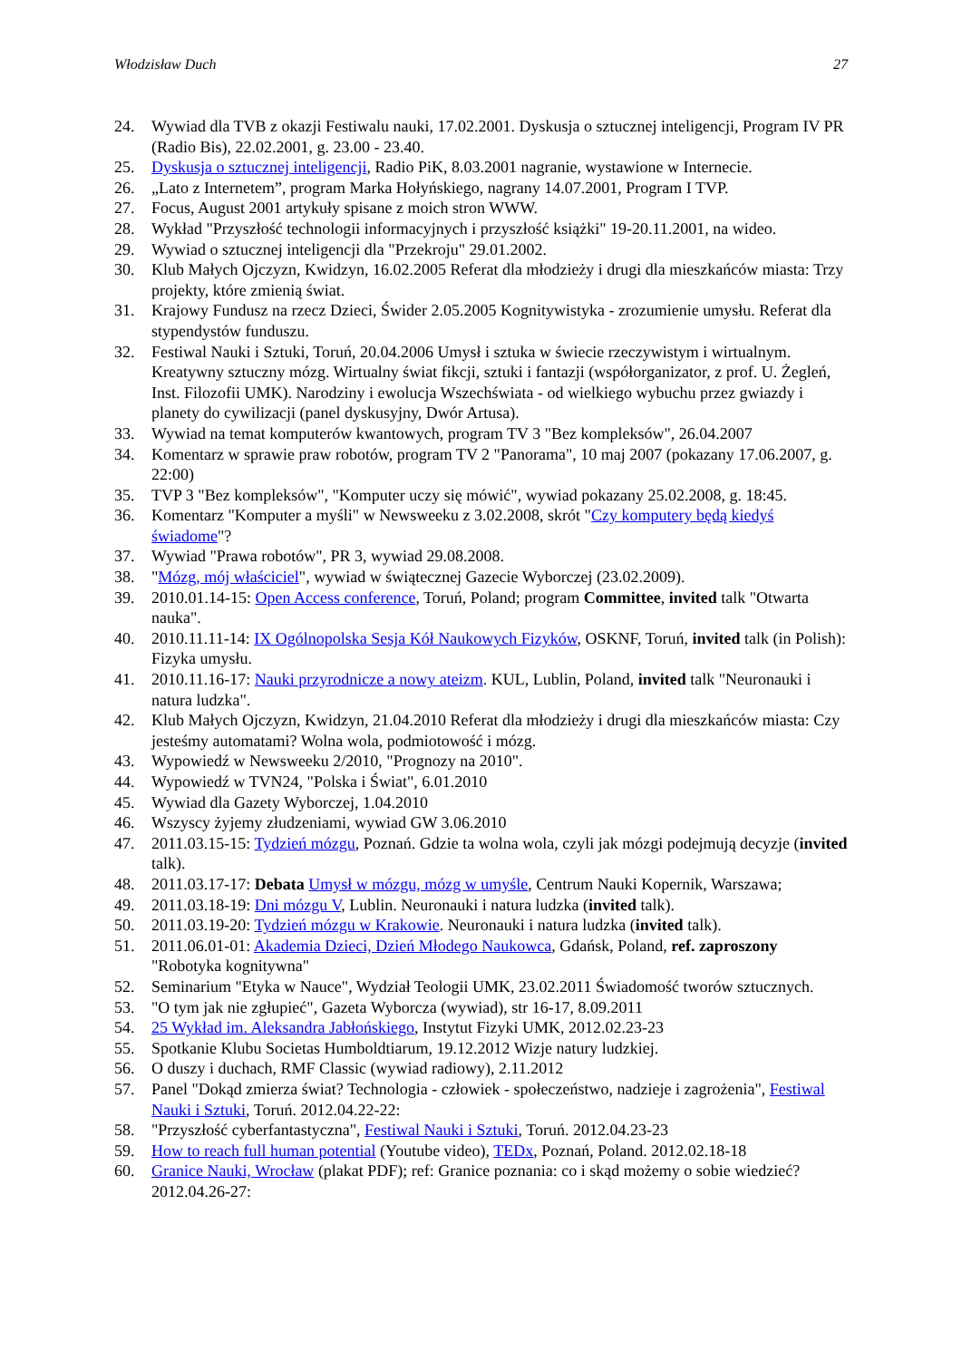Włodzisław Duch 27
24. Wywiad dla TVB z okazji Festiwalu nauki, 17.02.2001. Dyskusja o sztucznej inteligencji, Program IV PR (Radio Bis), 22.02.2001, g. 23.00 - 23.40.
25. Dyskusja o sztucznej inteligencji, Radio PiK, 8.03.2001 nagranie, wystawione w Internecie.
26. „Lato z Internetem”, program Marka Hołyńskiego, nagrany 14.07.2001, Program I TVP.
27. Focus, August 2001 artykuły spisane z moich stron WWW.
28. Wykład "Przyszłość technologii informacyjnych i przyszłość książki" 19-20.11.2001, na wideo.
29. Wywiad o sztucznej inteligencji dla "Przekroju" 29.01.2002.
30. Klub Małych Ojczyzn, Kwidzyn, 16.02.2005 Referat dla młodzieży i drugi dla mieszkańców miasta: Trzy projekty, które zmienią świat.
31. Krajowy Fundusz na rzecz Dzieci, Świder 2.05.2005 Kognitywistyka - zrozumienie umysłu. Referat dla stypendystów funduszu.
32. Festiwal Nauki i Sztuki, Toruń, 20.04.2006 Umysł i sztuka w świecie rzeczywistym i wirtualnym. Kreatywny sztuczny mózg. Wirtualny świat fikcji, sztuki i fantazji (współorganizator, z prof. U. Żegleń, Inst. Filozofii UMK). Narodziny i ewolucja Wszechświata - od wielkiego wybuchu przez gwiazdy i planety do cywilizacji (panel dyskusyjny, Dwór Artusa).
33. Wywiad na temat komputerów kwantowych, program TV 3 "Bez kompleksów", 26.04.2007
34. Komentarz w sprawie praw robotów, program TV 2 "Panorama", 10 maj 2007 (pokazany 17.06.2007, g. 22:00)
35. TVP 3 "Bez kompleksów", "Komputer uczy się mówić", wywiad pokazany 25.02.2008, g. 18:45.
36. Komentarz "Komputer a myśli" w Newsweeku z 3.02.2008, skrót "Czy komputery będą kiedyś świadome"?
37. Wywiad "Prawa robotów", PR 3, wywiad 29.08.2008.
38. "Mózg, mój właściciel", wywiad w świątecznej Gazecie Wyborczej (23.02.2009).
39. 2010.01.14-15: Open Access conference, Toruń, Poland; program Committee, invited talk "Otwarta nauka".
40. 2010.11.11-14: IX Ogólnopolska Sesja Kół Naukowych Fizyków, OSKNF, Toruń, invited talk (in Polish): Fizyka umysłu.
41. 2010.11.16-17: Nauki przyrodnicze a nowy ateizm. KUL, Lublin, Poland, invited talk "Neuronauki i natura ludzka".
42. Klub Małych Ojczyzn, Kwidzyn, 21.04.2010 Referat dla młodzieży i drugi dla mieszkańców miasta: Czy jesteśmy automatami? Wolna wola, podmiotowość i mózg.
43. Wypowiedź w Newsweeku 2/2010, "Prognozy na 2010".
44. Wypowiedź w TVN24, "Polska i Świat", 6.01.2010
45. Wywiad dla Gazety Wyborczej, 1.04.2010
46. Wszyscy żyjemy złudzeniami, wywiad GW 3.06.2010
47. 2011.03.15-15: Tydzień mózgu, Poznań. Gdzie ta wolna wola, czyli jak mózgi podejmują decyzje (invited talk).
48. 2011.03.17-17: Debata Umysł w mózgu, mózg w umyśle, Centrum Nauki Kopernik, Warszawa;
49. 2011.03.18-19: Dni mózgu V, Lublin. Neuronauki i natura ludzka (invited talk).
50. 2011.03.19-20: Tydzień mózgu w Krakowie. Neuronauki i natura ludzka (invited talk).
51. 2011.06.01-01: Akademia Dzieci, Dzień Młodego Naukowca, Gdańsk, Poland, ref. zaproszony "Robotyka kognitywna"
52. Seminarium "Etyka w Nauce", Wydział Teologii UMK, 23.02.2011 Świadomość tworów sztucznych.
53. "O tym jak nie zgłupieć", Gazeta Wyborcza (wywiad), str 16-17, 8.09.2011
54. 25 Wykład im. Aleksandra Jabłońskiego, Instytut Fizyki UMK, 2012.02.23-23
55. Spotkanie Klubu Societas Humboldtiarum, 19.12.2012 Wizje natury ludzkiej.
56. O duszy i duchach, RMF Classic (wywiad radiowy), 2.11.2012
57. Panel "Dokąd zmierza świat? Technologia - człowiek - społeczeństwo, nadzieje i zagrożenia", Festiwal Nauki i Sztuki, Toruń. 2012.04.22-22:
58. "Przyszłość cyberfantastyczna", Festiwal Nauki i Sztuki, Toruń. 2012.04.23-23
59. How to reach full human potential (Youtube video), TEDx, Poznań, Poland. 2012.02.18-18
60. Granice Nauki, Wrocław (plakat PDF); ref: Granice poznania: co i skąd możemy o sobie wiedzieć? 2012.04.26-27: